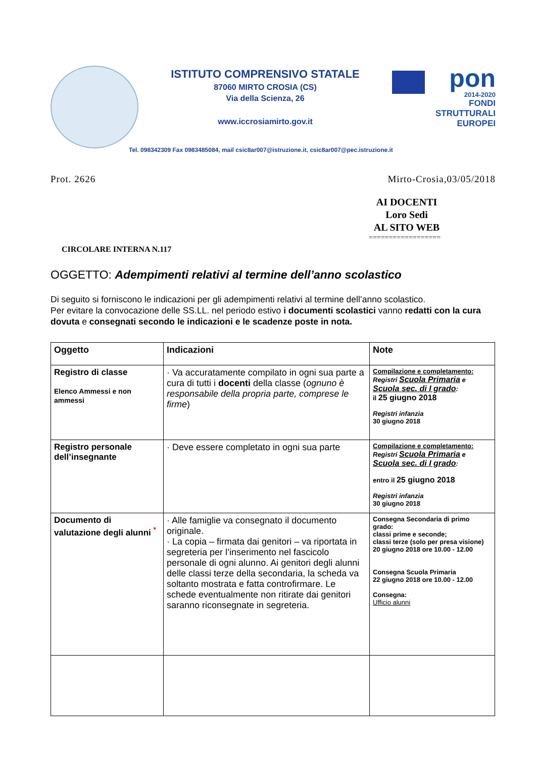ISTITUTO COMPRENSIVO STATALE
87060 MIRTO CROSIA (CS)
Via della Scienza, 26
www.iccrosiamirto.gov.it
pon
2014-2020
FONDI
STRUTTURALI
EUROPEI
Tel. 098342309 Fax 0983485084, mail csic8ar007@istruzione.it, csic8ar007@pec.istruzione.it
Prot. 2626 Mirto-Crosia,03/05/2018
AI DOCENTI
Loro Sedi
AL SITO WEB
==================
CIRCOLARE INTERNA N.117
OGGETTO: Adempimenti relativi al termine dell’anno scolastico
Di seguito si forniscono le indicazioni per gli adempimenti relativi al termine dell’anno scolastico.
Per evitare la convocazione delle SS.LL. nel periodo estivo i documenti scolastici vanno redatti con la cura dovuta e consegnati secondo le indicazioni e le scadenze poste in nota.
| Oggetto | Indicazioni | Note |
| --- | --- | --- |
| Registro di classe Elenco Ammessi e non ammessi | · Va accuratamente compilato in ogni sua parte a cura di tutti i docenti della classe ( ognuno è responsabile della propria parte, comprese le firme ) | Compilazione e completamento: Registri Scuola Primaria e Scuola sec. di I grado : il 25 giugno 2018 Registri infanzia 30 giugno 2018 |
| Registro personale dell’insegnante | · Deve essere completato in ogni sua parte | Compilazione e completamento: Registri Scuola Primaria e Scuola sec. di I grado : entro il 25 giugno 2018 Registri infanzia 30 giugno 2018 |
| Documento di valutazione degli alunni <sup>*</sup> | · Alle famiglie va consegnato il documento originale. · La copia – firmata dai genitori – va riportata in segreteria per l’inserimento nel fascicolo personale di ogni alunno. Ai genitori degli alunni delle classi terze della secondaria, la scheda va soltanto mostrata e fatta controfirmare. Le schede eventualmente non ritirate dai genitori saranno riconsegnate in segreteria. | Consegna Secondaria di primo grado: classi prime e seconde; classi terze (solo per presa visione) 20 giugno 2018 ore 10.00 - 12.00 Consegna Scuola Primaria 22 giugno 2018 ore 10.00 - 12.00 Consegna: Ufficio alunni |